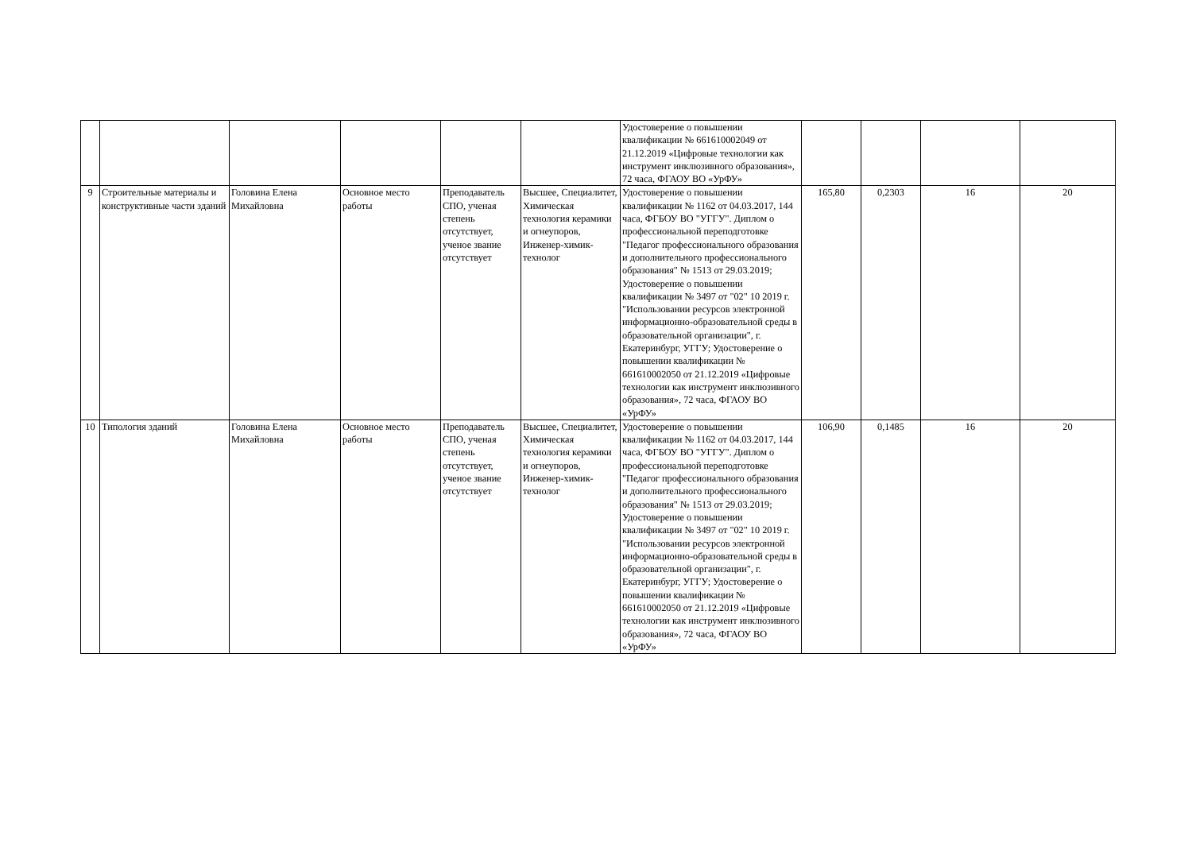| | | | | | | Удостоверение о повышении квалификации № 661610002049 от 21.12.2019 «Цифровые технологии как инструмент инклюзивного образования», 72 часа, ФГАОУ ВО «УрФУ» | | | | |
| 9 | Строительные материалы и конструктивные части зданий | Головина Елена Михайловна | Основное место работы | Преподаватель СПО, ученая степень отсутствует, ученое звание отсутствует | Высшее, Специалитет, Химическая технология керамики и огнеупоров, Инженер-химик-технолог | Удостоверение о повышении квалификации № 1162 от 04.03.2017, 144 часа, ФГБОУ ВО "УГГУ". Диплом о профессиональной переподготовке "Педагог профессионального образования и дополнительного профессионального образования" № 1513 от 29.03.2019; Удостоверение о повышении квалификации № 3497 от "02" 10 2019 г. "Использовании ресурсов электронной информационно-образовательной среды в образовательной организации", г. Екатеринбург, УГГУ; Удостоверение о повышении квалификации № 661610002050 от 21.12.2019 «Цифровые технологии как инструмент инклюзивного образования», 72 часа, ФГАОУ ВО «УрФУ» | 165,80 | 0,2303 | 16 | 20 |
| 10 | Типология зданий | Головина Елена Михайловна | Основное место работы | Преподаватель СПО, ученая степень отсутствует, ученое звание отсутствует | Высшее, Специалитет, Химическая технология керамики и огнеупоров, Инженер-химик-технолог | Удостоверение о повышении квалификации № 1162 от 04.03.2017, 144 часа, ФГБОУ ВО "УГГУ". Диплом о профессиональной переподготовке "Педагог профессионального образования и дополнительного профессионального образования" № 1513 от 29.03.2019; Удостоверение о повышении квалификации № 3497 от "02" 10 2019 г. "Использовании ресурсов электронной информационно-образовательной среды в образовательной организации", г. Екатеринбург, УГГУ; Удостоверение о повышении квалификации № 661610002050 от 21.12.2019 «Цифровые технологии как инструмент инклюзивного образования», 72 часа, ФГАОУ ВО «УрФУ» | 106,90 | 0,1485 | 16 | 20 |